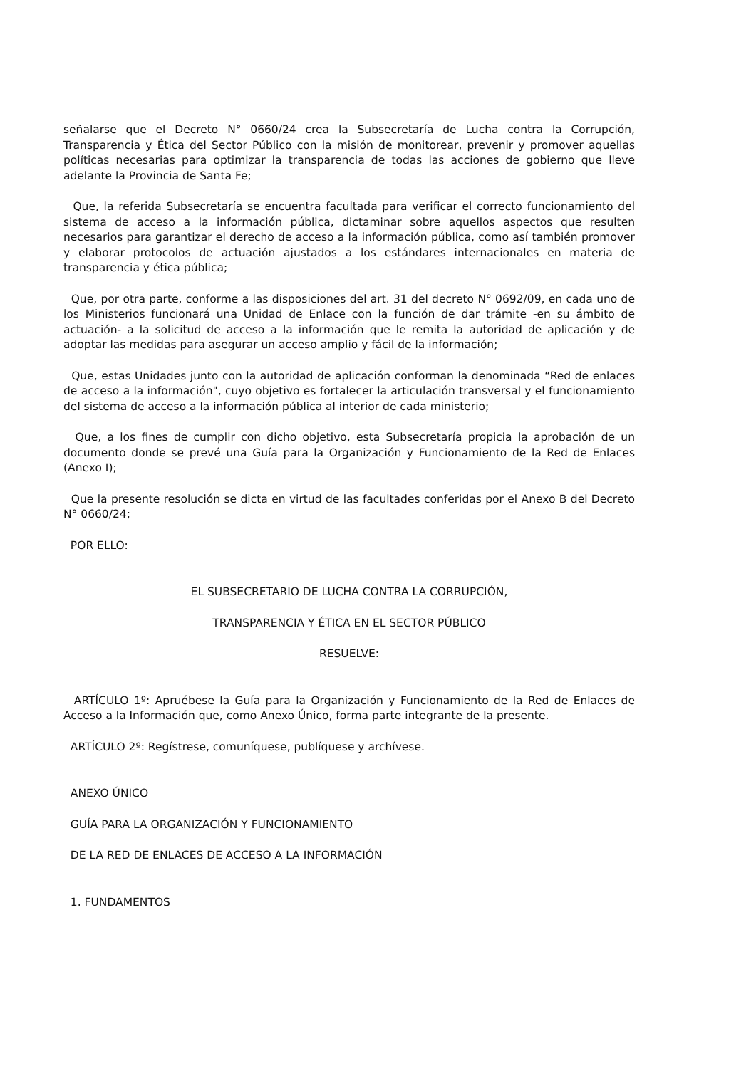señalarse que el Decreto N° 0660/24 crea la Subsecretaría de Lucha contra la Corrupción, Transparencia y Ética del Sector Público con la misión de monitorear, prevenir y promover aquellas políticas necesarias para optimizar la transparencia de todas las acciones de gobierno que lleve adelante la Provincia de Santa Fe;
Que, la referida Subsecretaría se encuentra facultada para verificar el correcto funcionamiento del sistema de acceso a la información pública, dictaminar sobre aquellos aspectos que resulten necesarios para garantizar el derecho de acceso a la información pública, como así también promover y elaborar protocolos de actuación ajustados a los estándares internacionales en materia de transparencia y ética pública;
Que, por otra parte, conforme a las disposiciones del art. 31 del decreto N° 0692/09, en cada uno de los Ministerios funcionará una Unidad de Enlace con la función de dar trámite -en su ámbito de actuación- a la solicitud de acceso a la información que le remita la autoridad de aplicación y de adoptar las medidas para asegurar un acceso amplio y fácil de la información;
Que, estas Unidades junto con la autoridad de aplicación conforman la denominada “Red de enlaces de acceso a la información", cuyo objetivo es fortalecer la articulación transversal y el funcionamiento del sistema de acceso a la información pública al interior de cada ministerio;
Que, a los fines de cumplir con dicho objetivo, esta Subsecretaría propicia la aprobación de un documento donde se prevé una Guía para la Organización y Funcionamiento de la Red de Enlaces (Anexo I);
Que la presente resolución se dicta en virtud de las facultades conferidas por el Anexo B del Decreto N° 0660/24;
POR ELLO:
EL SUBSECRETARIO DE LUCHA CONTRA LA CORRUPCIÓN,
TRANSPARENCIA Y ÉTICA EN EL SECTOR PÚBLICO
RESUELVE:
ARTÍCULO 1º: Apruébese la Guía para la Organización y Funcionamiento de la Red de Enlaces de Acceso a la Información que, como Anexo Único, forma parte integrante de la presente.
ARTÍCULO 2º: Regístrese, comuníquese, publíquese y archívese.
ANEXO ÚNICO
GUÍA PARA LA ORGANIZACIÓN Y FUNCIONAMIENTO
DE LA RED DE ENLACES DE ACCESO A LA INFORMACIÓN
1. FUNDAMENTOS